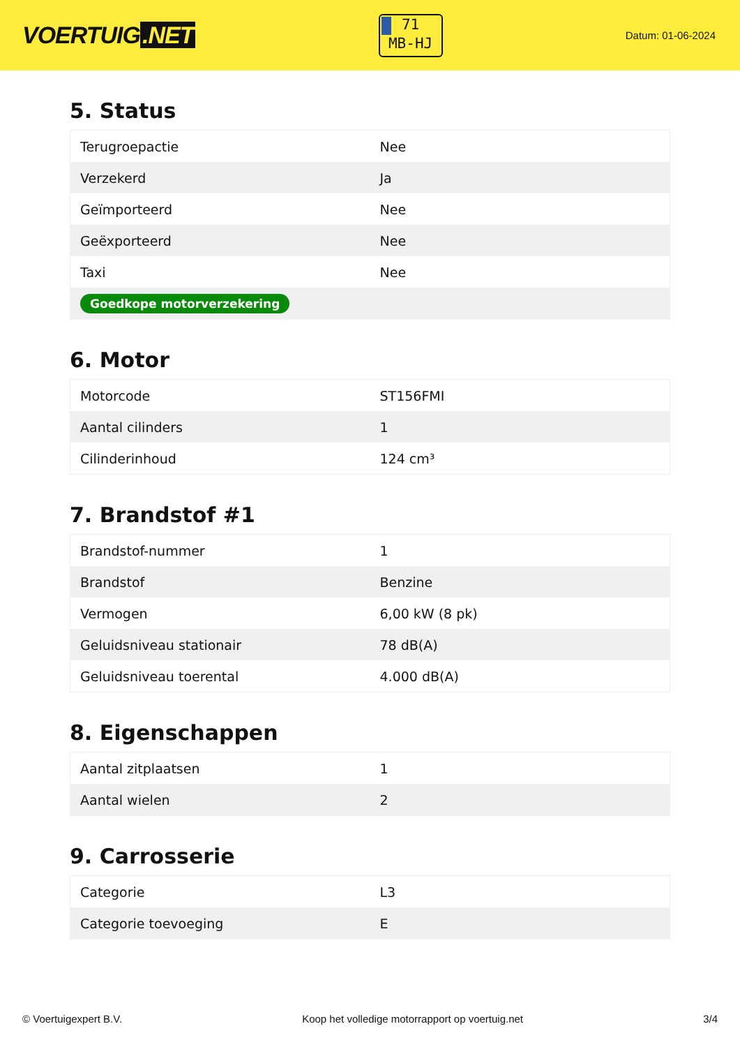VOERTUIG.NET
71
MB-HJ
Datum: 01-06-2024
5. Status
| Terugroepactie | Nee |
| Verzekerd | Ja |
| Geïmporteerd | Nee |
| Geëxporteerd | Nee |
| Taxi | Nee |
| Goedkope motorverzekering | |
6. Motor
| Motorcode | ST156FMI |
| Aantal cilinders | 1 |
| Cilinderinhoud | 124 cm³ |
7. Brandstof #1
| Brandstof-nummer | 1 |
| Brandstof | Benzine |
| Vermogen | 6,00 kW (8 pk) |
| Geluidsniveau stationair | 78 dB(A) |
| Geluidsniveau toerental | 4.000 dB(A) |
8. Eigenschappen
| Aantal zitplaatsen | 1 |
| Aantal wielen | 2 |
9. Carrosserie
| Categorie | L3 |
| Categorie toevoeging | E |
© Voertuigexpert B.V. Koop het volledige motorrapport op voertuig.net 3/4